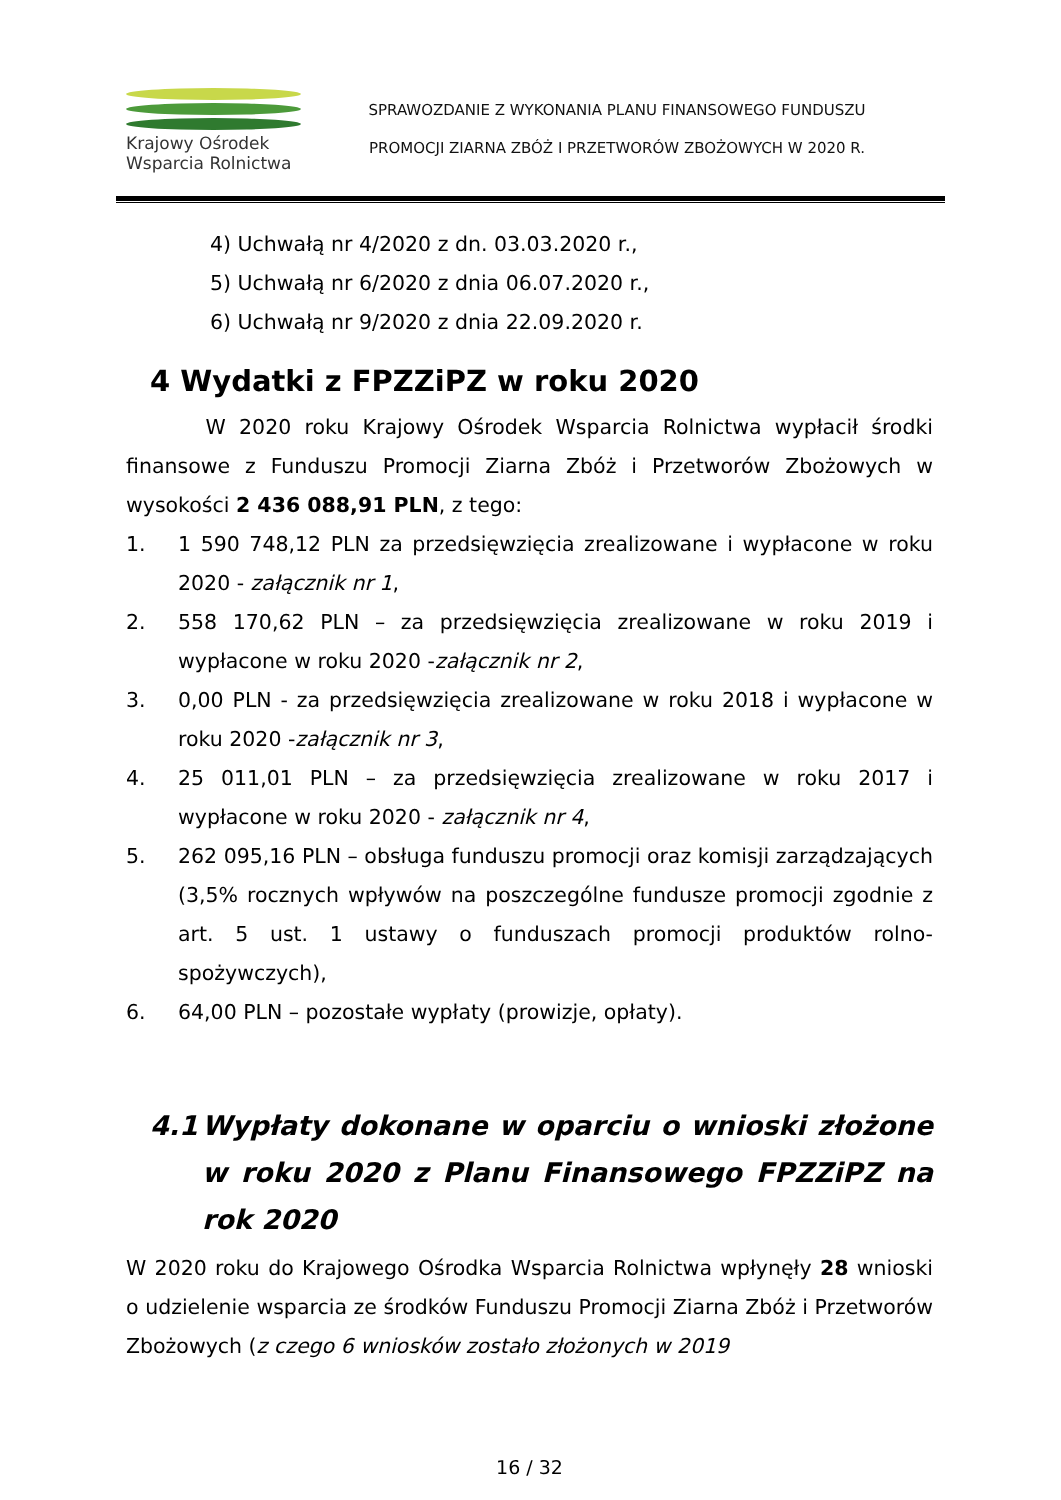Krajowy Ośrodek
Wsparcia Rolnictwa
SPRAWOZDANIE Z WYKONANIA PLANU FINANSOWEGO FUNDUSZU
PROMOCJI ZIARNA ZBÓŻ I PRZETWORÓW ZBOŻOWYCH W 2020 R.
4) Uchwałą nr 4/2020 z dn. 03.03.2020 r.,
5) Uchwałą nr 6/2020 z dnia 06.07.2020 r.,
6) Uchwałą nr 9/2020 z dnia 22.09.2020 r.
4 Wydatki z FPZZiPZ w roku 2020
W 2020 roku Krajowy Ośrodek Wsparcia Rolnictwa wypłacił środki finansowe z Funduszu Promocji Ziarna Zbóż i Przetworów Zbożowych w wysokości 2 436 088,91 PLN, z tego:
1. 1 590 748,12 PLN za przedsięwzięcia zrealizowane i wypłacone w roku 2020 - załącznik nr 1,
2. 558 170,62 PLN – za przedsięwzięcia zrealizowane w roku 2019 i wypłacone w roku 2020 -załącznik nr 2,
3. 0,00 PLN - za przedsięwzięcia zrealizowane w roku 2018 i wypłacone w roku 2020 -załącznik nr 3,
4. 25 011,01 PLN – za przedsięwzięcia zrealizowane w roku 2017 i wypłacone w roku 2020 - załącznik nr 4,
5. 262 095,16 PLN – obsługa funduszu promocji oraz komisji zarządzających (3,5% rocznych wpływów na poszczególne fundusze promocji zgodnie z art. 5 ust. 1 ustawy o funduszach promocji produktów rolno-spożywczych),
6. 64,00 PLN – pozostałe wypłaty (prowizje, opłaty).
4.1 Wypłaty dokonane w oparciu o wnioski złożone w roku 2020 z Planu Finansowego FPZZiPZ na rok 2020
W 2020 roku do Krajowego Ośrodka Wsparcia Rolnictwa wpłynęły 28 wnioski o udzielenie wsparcia ze środków Funduszu Promocji Ziarna Zbóż i Przetworów Zbożowych (z czego 6 wniosków zostało złożonych w 2019
16 / 32